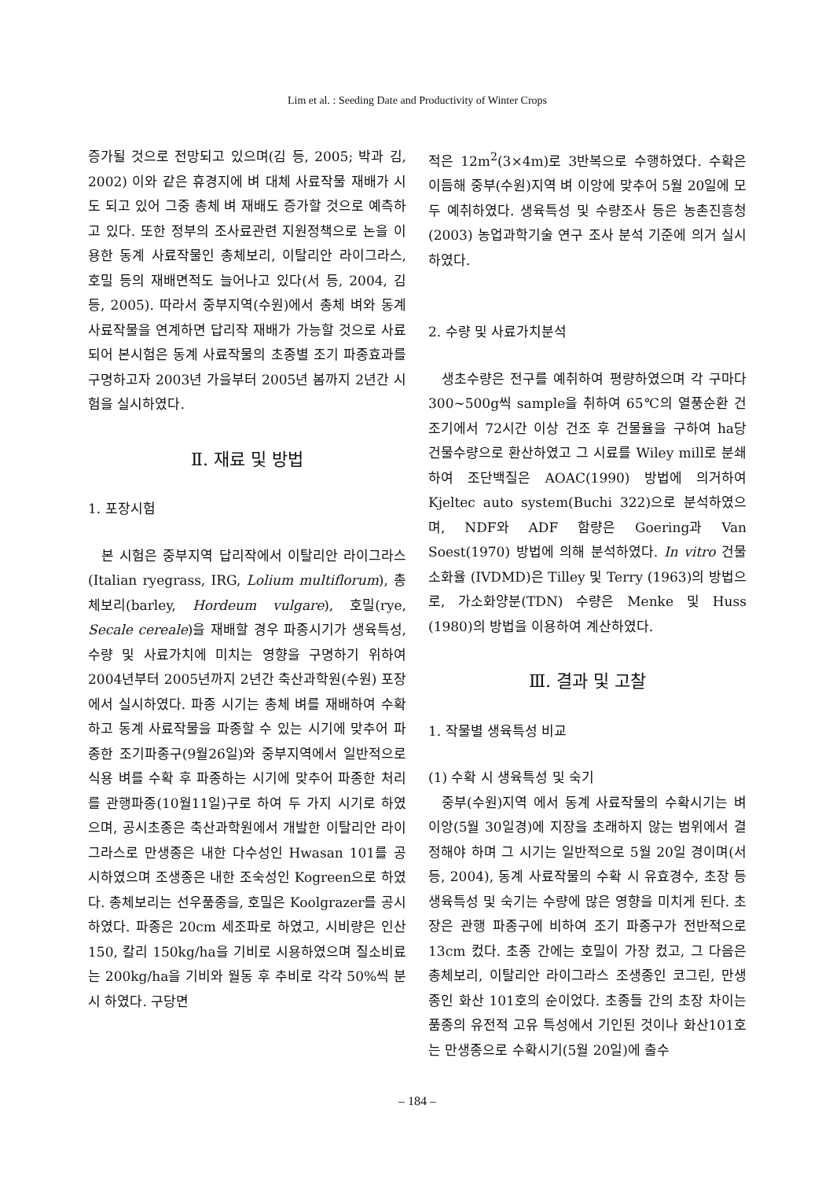Lim et al. : Seeding Date and Productivity of Winter Crops
증가될 것으로 전망되고 있으며(김 등, 2005; 박과 김, 2002) 이와 같은 휴경지에 벼 대체 사료작물 재배가 시도 되고 있어 그중 총체 벼 재배도 증가할 것으로 예측하고 있다. 또한 정부의 조사료관련 지원정책으로 논을 이용한 동계 사료작물인 총체보리, 이탈리안 라이그라스, 호밀 등의 재배면적도 늘어나고 있다(서 등, 2004, 김 등, 2005). 따라서 중부지역(수원)에서 총체 벼와 동계 사료작물을 연계하면 답리작 재배가 가능할 것으로 사료되어 본시험은 동계 사료작물의 초종별 조기 파종효과를 구명하고자 2003년 가을부터 2005년 봄까지 2년간 시험을 실시하였다.
Ⅱ. 재료 및 방법
1. 포장시험
본 시험은 중부지역 답리작에서 이탈리안 라이그라스(Italian ryegrass, IRG, Lolium multiflorum), 총체보리(barley, Hordeum vulgare), 호밀(rye, Secale cereale)을 재배할 경우 파종시기가 생육특성, 수량 및 사료가치에 미치는 영향을 구명하기 위하여 2004년부터 2005년까지 2년간 축산과학원(수원) 포장에서 실시하였다. 파종 시기는 총체 벼를 재배하여 수확하고 동계 사료작물을 파종할 수 있는 시기에 맞추어 파종한 조기파종구(9월26일)와 중부지역에서 일반적으로 식용 벼를 수확 후 파종하는 시기에 맞추어 파종한 처리를 관행파종(10월11일)구로 하여 두 가지 시기로 하였으며, 공시초종은 축산과학원에서 개발한 이탈리안 라이그라스로 만생종은 내한 다수성인 Hwasan 101를 공시하였으며 조생종은 내한 조숙성인 Kogreen으로 하였다. 총체보리는 선우품종을, 호밀은 Koolgrazer를 공시하였다. 파종은 20cm 세조파로 하였고, 시비량은 인산150, 칼리 150kg/ha을 기비로 시용하였으며 질소비료는 200kg/ha을 기비와 월동 후 추비로 각각 50%씩 분시 하였다. 구당면
적은 12m<sup>2</sup>(3×4m)로 3반복으로 수행하였다. 수확은 이듬해 중부(수원)지역 벼 이앙에 맞추어 5월 20일에 모두 예취하였다. 생육특성 및 수량조사 등은 농촌진흥청(2003) 농업과학기술 연구 조사 분석 기준에 의거 실시하였다.
2. 수량 및 사료가치분석
생초수량은 전구를 예취하여 평량하였으며 각 구마다 300~500g씩 sample을 취하여 65℃의 열풍순환 건조기에서 72시간 이상 건조 후 건물율을 구하여 ha당 건물수량으로 환산하였고 그 시료를 Wiley mill로 분쇄하여 조단백질은 AOAC(1990) 방법에 의거하여 Kjeltec auto system(Buchi 322)으로 분석하였으며, NDF와 ADF 함량은 Goering과 Van Soest(1970) 방법에 의해 분석하였다. In vitro 건물소화율 (IVDMD)은 Tilley 및 Terry (1963)의 방법으로, 가소화양분(TDN) 수량은 Menke 및 Huss (1980)의 방법을 이용하여 계산하였다.
Ⅲ. 결과 및 고찰
1. 작물별 생육특성 비교
(1) 수확 시 생육특성 및 숙기
중부(수원)지역 에서 동계 사료작물의 수확시기는 벼 이앙(5월 30일경)에 지장을 초래하지 않는 범위에서 결정해야 하며 그 시기는 일반적으로 5월 20일 경이며(서 등, 2004), 동계 사료작물의 수확 시 유효경수, 초장 등 생육특성 및 숙기는 수량에 많은 영향을 미치게 된다. 초장은 관행 파종구에 비하여 조기 파종구가 전반적으로 13cm 컸다. 초종 간에는 호밀이 가장 컸고, 그 다음은 총체보리, 이탈리안 라이그라스 조생종인 코그린, 만생종인 화산 101호의 순이었다. 초종들 간의 초장 차이는 품종의 유전적 고유 특성에서 기인된 것이나 화산101호는 만생종으로 수확시기(5월 20일)에 출수
– 184 –